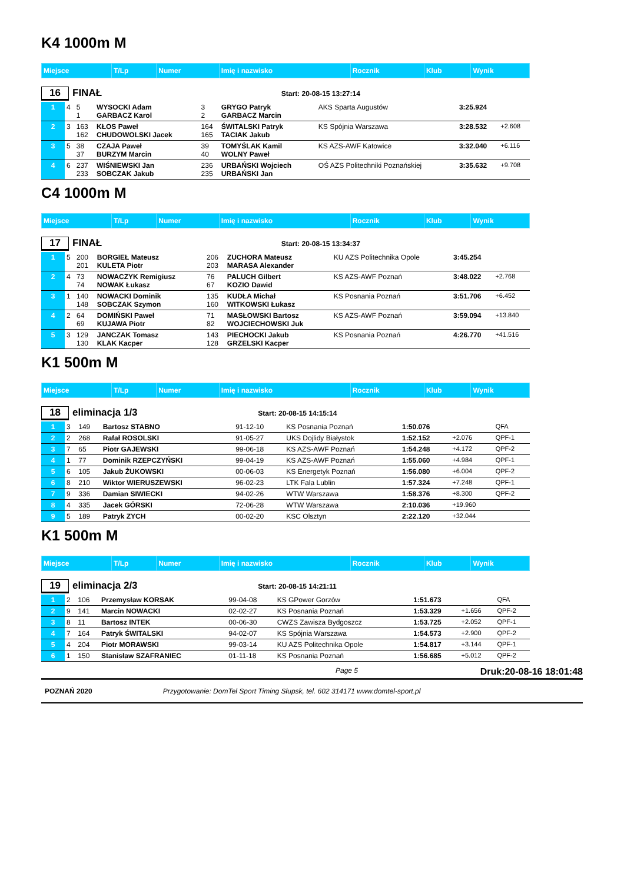K4 1000m M
| Miejsce | T/Lp | Numer | Imię i nazwisko | Rocznik | Klub | Wynik |
16 FINAŁ Start: 20-08-15 13:27:14
| 1 | 4 | 5 1 | WYSOCKI Adam GARBACZ Karol | 3 2 | GRYGO Patryk GARBACZ Marcin | AKS Sparta Augustów | 3:25.924 | |
| 2 | 3 | 163 162 | KŁOS Paweł CHUDOWOLSKI Jacek | 164 165 | ŚWITALSKI Patryk TACIAK Jakub | KS Spójnia Warszawa | 3:28.532 | +2.608 |
| 3 | 5 | 38 37 | CZAJA Paweł BURZYM Marcin | 39 40 | TOMYŚLAK Kamil WOLNY Paweł | KS AZS-AWF Katowice | 3:32.040 | +6.116 |
| 4 | 6 | 237 233 | WIŚNIEWSKI Jan SOBCZAK Jakub | 236 235 | URBAŃSKI Wojciech URBAŃSKI Jan | OŚ AZS Politechniki Poznańskiej | 3:35.632 | +9.708 |
C4 1000m M
| Miejsce | T/Lp | Numer | Imię i nazwisko | Rocznik | Klub | Wynik |
17 FINAŁ Start: 20-08-15 13:34:37
| 1 | 5 | 200 201 | BORGIEŁ Mateusz KULETA Piotr | 206 203 | ZUCHORA Mateusz MARASA Alexander | KU AZS Politechnika Opole | 3:45.254 | |
| 2 | 4 | 73 74 | NOWACZYK Remigiusz NOWAK Łukasz | 76 67 | PALUCH Gilbert KOZIO Dawid | KS AZS-AWF Poznań | 3:48.022 | +2.768 |
| 3 | 1 | 140 148 | NOWACKI Dominik SOBCZAK Szymon | 135 160 | KUDŁA Michał WITKOWSKI Łukasz | KS Posnania Poznań | 3:51.706 | +6.452 |
| 4 | 2 | 64 69 | DOMIŃSKI Paweł KUJAWA Piotr | 71 82 | MASŁOWSKI Bartosz WOJCIECHOWSKI Juk | KS AZS-AWF Poznań | 3:59.094 | +13.840 |
| 5 | 3 | 129 130 | JANCZAK Tomasz KLAK Kacper | 143 128 | PIECHOCKI Jakub GRZELSKI Kacper | KS Posnania Poznań | 4:26.770 | +41.516 |
K1 500m M
| Miejsce | T/Lp | Numer | Imię i nazwisko | Rocznik | Klub | Wynik |
18 eliminacja 1/3 Start: 20-08-15 14:15:14
| 1 | 3 | 149 | Bartosz STABNO | 91-12-10 | KS Posnania Poznań | 1:50.076 | | QFA |
| 2 | 2 | 268 | Rafał ROSOLSKI | 91-05-27 | UKS Dojlidy Białystok | 1:52.152 | +2.076 | QPF-1 |
| 3 | 7 | 65 | Piotr GAJEWSKI | 99-06-18 | KS AZS-AWF Poznań | 1:54.248 | +4.172 | QPF-2 |
| 4 | 1 | 77 | Dominik RZEPCZYŃSKI | 99-04-19 | KS AZS-AWF Poznań | 1:55.060 | +4.984 | QPF-1 |
| 5 | 6 | 105 | Jakub ŻUKOWSKI | 00-06-03 | KS Energetyk Poznań | 1:56.080 | +6.004 | QPF-2 |
| 6 | 8 | 210 | Wiktor WIERUSZEWSKI | 96-02-23 | LTK Fala Lublin | 1:57.324 | +7.248 | QPF-1 |
| 7 | 9 | 336 | Damian SIWIECKI | 94-02-26 | WTW Warszawa | 1:58.376 | +8.300 | QPF-2 |
| 8 | 4 | 335 | Jacek GÓRSKI | 72-06-28 | WTW Warszawa | 2:10.036 | +19.960 | |
| 9 | 5 | 189 | Patryk ZYCH | 00-02-20 | KSC Olsztyn | 2:22.120 | +32.044 | |
K1 500m M
| Miejsce | T/Lp | Numer | Imię i nazwisko | Rocznik | Klub | Wynik |
19 eliminacja 2/3 Start: 20-08-15 14:21:11
| 1 | 2 | 106 | Przemysław KORSAK | 99-04-08 | KS GPower Gorzów | 1:51.673 | | QFA |
| 2 | 9 | 141 | Marcin NOWACKI | 02-02-27 | KS Posnania Poznań | 1:53.329 | +1.656 | QPF-2 |
| 3 | 8 | 11 | Bartosz INTEK | 00-06-30 | CWZS Zawisza Bydgoszcz | 1:53.725 | +2.052 | QPF-1 |
| 4 | 7 | 164 | Patryk ŚWITALSKI | 94-02-07 | KS Spójnia Warszawa | 1:54.573 | +2.900 | QPF-2 |
| 5 | 4 | 204 | Piotr MORAWSKI | 99-03-14 | KU AZS Politechnika Opole | 1:54.817 | +3.144 | QPF-1 |
| 6 | 1 | 150 | Stanisław SZAFRANIEC | 01-11-18 | KS Posnania Poznań | 1:56.685 | +5.012 | QPF-2 |
Page 5 Druk:20-08-16 18:01:48
POZNAŃ 2020 Przygotowanie: DomTel Sport Timing Słupsk, tel. 602 314171 www.domtel-sport.pl